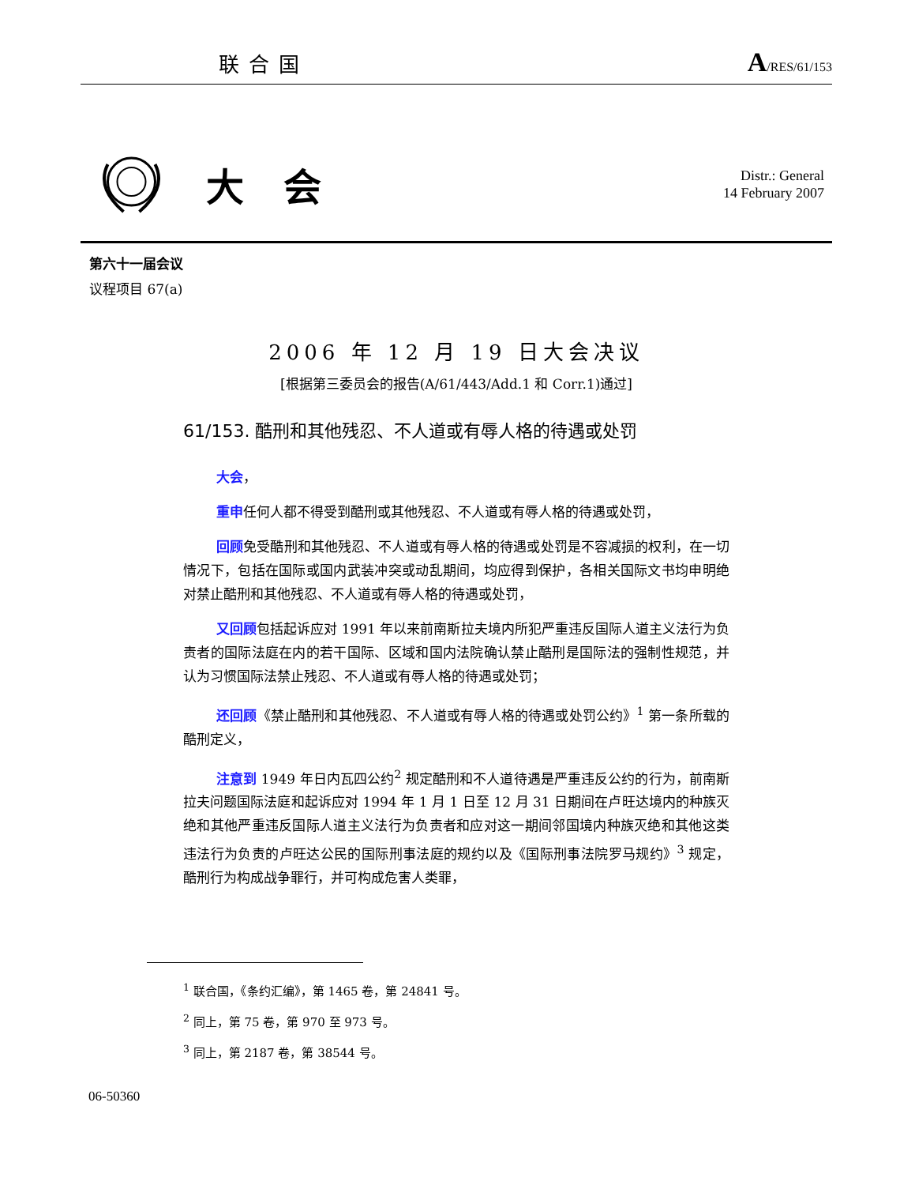联合国 A/RES/61/153
大会
Distr.: General
14 February 2007
第六十一届会议
议程项目 67(a)
2006 年 12 月 19 日大会决议
[根据第三委员会的报告(A/61/443/Add.1 和 Corr.1)通过]
61/153. 酷刑和其他残忍、不人道或有辱人格的待遇或处罚
大会，
重申任何人都不得受到酷刑或其他残忍、不人道或有辱人格的待遇或处罚，
回顾免受酷刑和其他残忍、不人道或有辱人格的待遇或处罚是不容减损的权利，在一切情况下，包括在国际或国内武装冲突或动乱期间，均应得到保护，各相关国际文书均申明绝对禁止酷刑和其他残忍、不人道或有辱人格的待遇或处罚，
又回顾包括起诉应对 1991 年以来前南斯拉夫境内所犯严重违反国际人道主义法行为负责者的国际法庭在内的若干国际、区域和国内法院确认禁止酷刑是国际法的强制性规范，并认为习惯国际法禁止残忍、不人道或有辱人格的待遇或处罚；
还回顾《禁止酷刑和其他残忍、不人道或有辱人格的待遇或处罚公约》<sup>1</sup> 第一条所载的酷刑定义，
注意到 1949 年日内瓦四公约<sup>2</sup> 规定酷刑和不人道待遇是严重违反公约的行为，前南斯拉夫问题国际法庭和起诉应对 1994 年 1 月 1 日至 12 月 31 日期间在卢旺达境内的种族灭绝和其他严重违反国际人道主义法行为负责者和应对这一期间邻国境内种族灭绝和其他这类违法行为负责的卢旺达公民的国际刑事法庭的规约以及《国际刑事法院罗马规约》<sup>3</sup> 规定，酷刑行为构成战争罪行，并可构成危害人类罪，
<sup>1</sup> 联合国，《条约汇编》，第 1465 卷，第 24841 号。
<sup>2</sup> 同上，第 75 卷，第 970 至 973 号。
<sup>3</sup> 同上，第 2187 卷，第 38544 号。
06-50360